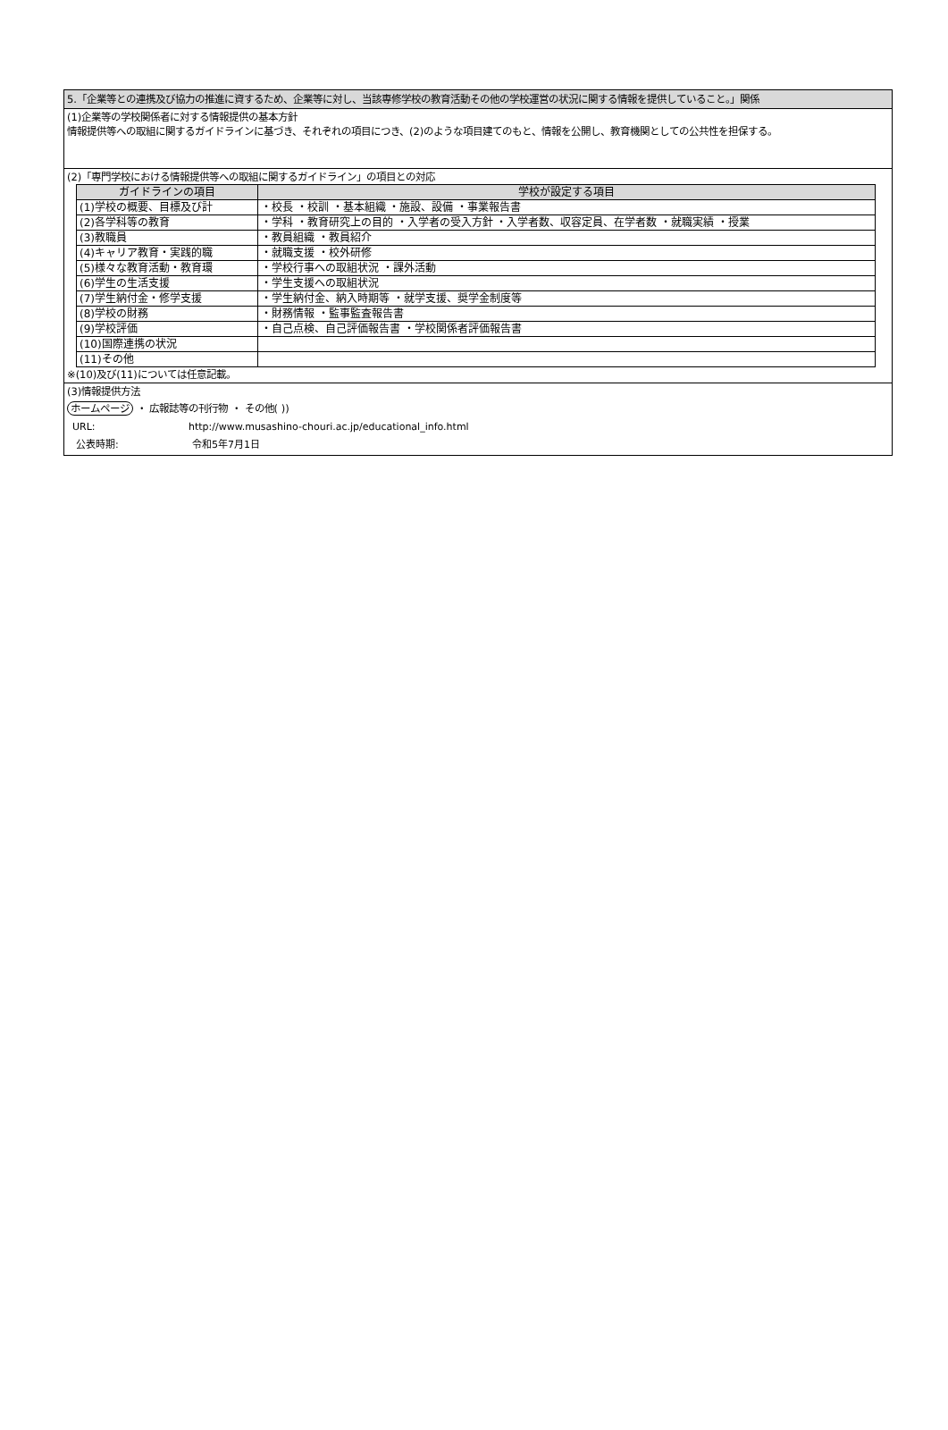5.「企業等との連携及び協力の推進に資するため、企業等に対し、当該専修学校の教育活動その他の学校運営の状況に関する情報を提供していること。」関係
(1)企業等の学校関係者に対する情報提供の基本方針
情報提供等への取組に関するガイドラインに基づき、それぞれの項目につき、(2)のような項目建てのもと、情報を公開し、教育機関としての公共性を担保する。
(2)「専門学校における情報提供等への取組に関するガイドライン」の項目との対応
| ガイドラインの項目 | 学校が設定する項目 |
| --- | --- |
| (1)学校の概要、目標及び計 | ・校長 ・校訓 ・基本組織 ・施設、設備 ・事業報告書 |
| (2)各学科等の教育 | ・学科 ・教育研究上の目的 ・入学者の受入方針 ・入学者数、収容定員、在学者数 ・就職実績 ・授業 |
| (3)教職員 | ・教員組織 ・教員紹介 |
| (4)キャリア教育・実践的職 | ・就職支援 ・校外研修 |
| (5)様々な教育活動・教育環 | ・学校行事への取組状況 ・課外活動 |
| (6)学生の生活支援 | ・学生支援への取組状況 |
| (7)学生納付金・修学支援 | ・学生納付金、納入時期等 ・就学支援、奨学金制度等 |
| (8)学校の財務 | ・財務情報 ・監事監査報告書 |
| (9)学校評価 | ・自己点検、自己評価報告書 ・学校関係者評価報告書 |
| (10)国際連携の状況 | |
| (11)その他 | |
※(10)及び(11)については任意記載。
(3)情報提供方法
ホームページ ・ 広報誌等の刊行物 ・ その他( ))
URL: http://www.musashino-chouri.ac.jp/educational_info.html
公表時期: 令和5年7月1日